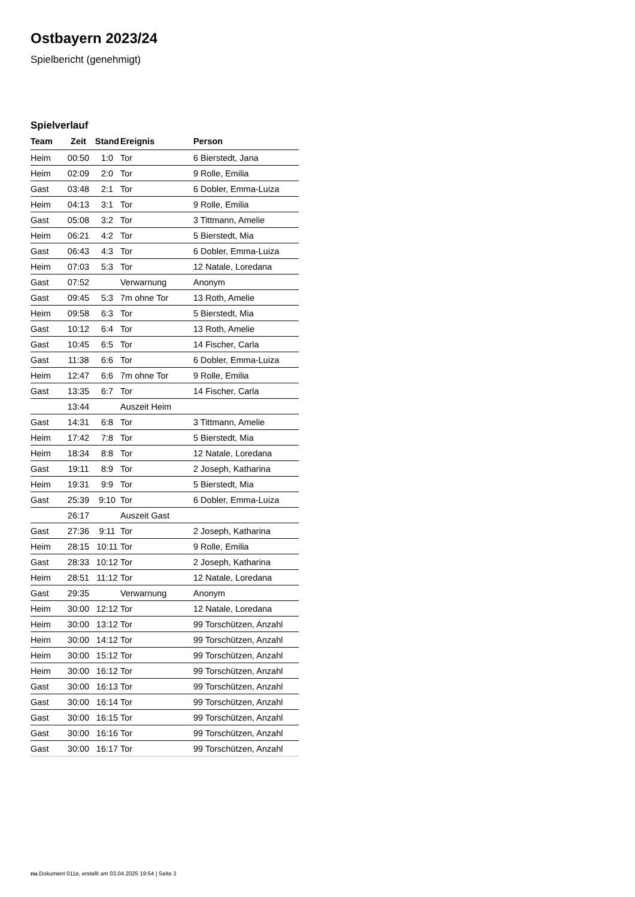Ostbayern 2023/24
Spielbericht (genehmigt)
Spielverlauf
| Team | Zeit | Stand | Ereignis | Person |
| --- | --- | --- | --- | --- |
| Heim | 00:50 | 1:0 | Tor | 6 Bierstedt, Jana |
| Heim | 02:09 | 2:0 | Tor | 9 Rolle, Emilia |
| Gast | 03:48 | 2:1 | Tor | 6 Dobler, Emma-Luiza |
| Heim | 04:13 | 3:1 | Tor | 9 Rolle, Emilia |
| Gast | 05:08 | 3:2 | Tor | 3 Tittmann, Amelie |
| Heim | 06:21 | 4:2 | Tor | 5 Bierstedt, Mia |
| Gast | 06:43 | 4:3 | Tor | 6 Dobler, Emma-Luiza |
| Heim | 07:03 | 5:3 | Tor | 12 Natale, Loredana |
| Gast | 07:52 | | Verwarnung | Anonym |
| Gast | 09:45 | 5:3 | 7m ohne Tor | 13 Roth, Amelie |
| Heim | 09:58 | 6:3 | Tor | 5 Bierstedt, Mia |
| Gast | 10:12 | 6:4 | Tor | 13 Roth, Amelie |
| Gast | 10:45 | 6:5 | Tor | 14 Fischer, Carla |
| Gast | 11:38 | 6:6 | Tor | 6 Dobler, Emma-Luiza |
| Heim | 12:47 | 6:6 | 7m ohne Tor | 9 Rolle, Emilia |
| Gast | 13:35 | 6:7 | Tor | 14 Fischer, Carla |
| | 13:44 | | Auszeit Heim | |
| Gast | 14:31 | 6:8 | Tor | 3 Tittmann, Amelie |
| Heim | 17:42 | 7:8 | Tor | 5 Bierstedt, Mia |
| Heim | 18:34 | 8:8 | Tor | 12 Natale, Loredana |
| Gast | 19:11 | 8:9 | Tor | 2 Joseph, Katharina |
| Heim | 19:31 | 9:9 | Tor | 5 Bierstedt, Mia |
| Gast | 25:39 | 9:10 | Tor | 6 Dobler, Emma-Luiza |
| | 26:17 | | Auszeit Gast | |
| Gast | 27:36 | 9:11 | Tor | 2 Joseph, Katharina |
| Heim | 28:15 | 10:11 | Tor | 9 Rolle, Emilia |
| Gast | 28:33 | 10:12 | Tor | 2 Joseph, Katharina |
| Heim | 28:51 | 11:12 | Tor | 12 Natale, Loredana |
| Gast | 29:35 | | Verwarnung | Anonym |
| Heim | 30:00 | 12:12 | Tor | 12 Natale, Loredana |
| Heim | 30:00 | 13:12 | Tor | 99 Torschützen, Anzahl |
| Heim | 30:00 | 14:12 | Tor | 99 Torschützen, Anzahl |
| Heim | 30:00 | 15:12 | Tor | 99 Torschützen, Anzahl |
| Heim | 30:00 | 16:12 | Tor | 99 Torschützen, Anzahl |
| Gast | 30:00 | 16:13 | Tor | 99 Torschützen, Anzahl |
| Gast | 30:00 | 16:14 | Tor | 99 Torschützen, Anzahl |
| Gast | 30:00 | 16:15 | Tor | 99 Torschützen, Anzahl |
| Gast | 30:00 | 16:16 | Tor | 99 Torschützen, Anzahl |
| Gast | 30:00 | 16:17 | Tor | 99 Torschützen, Anzahl |
nu.Dokument 011e, erstellt am 03.04.2025 19:54 | Seite 3